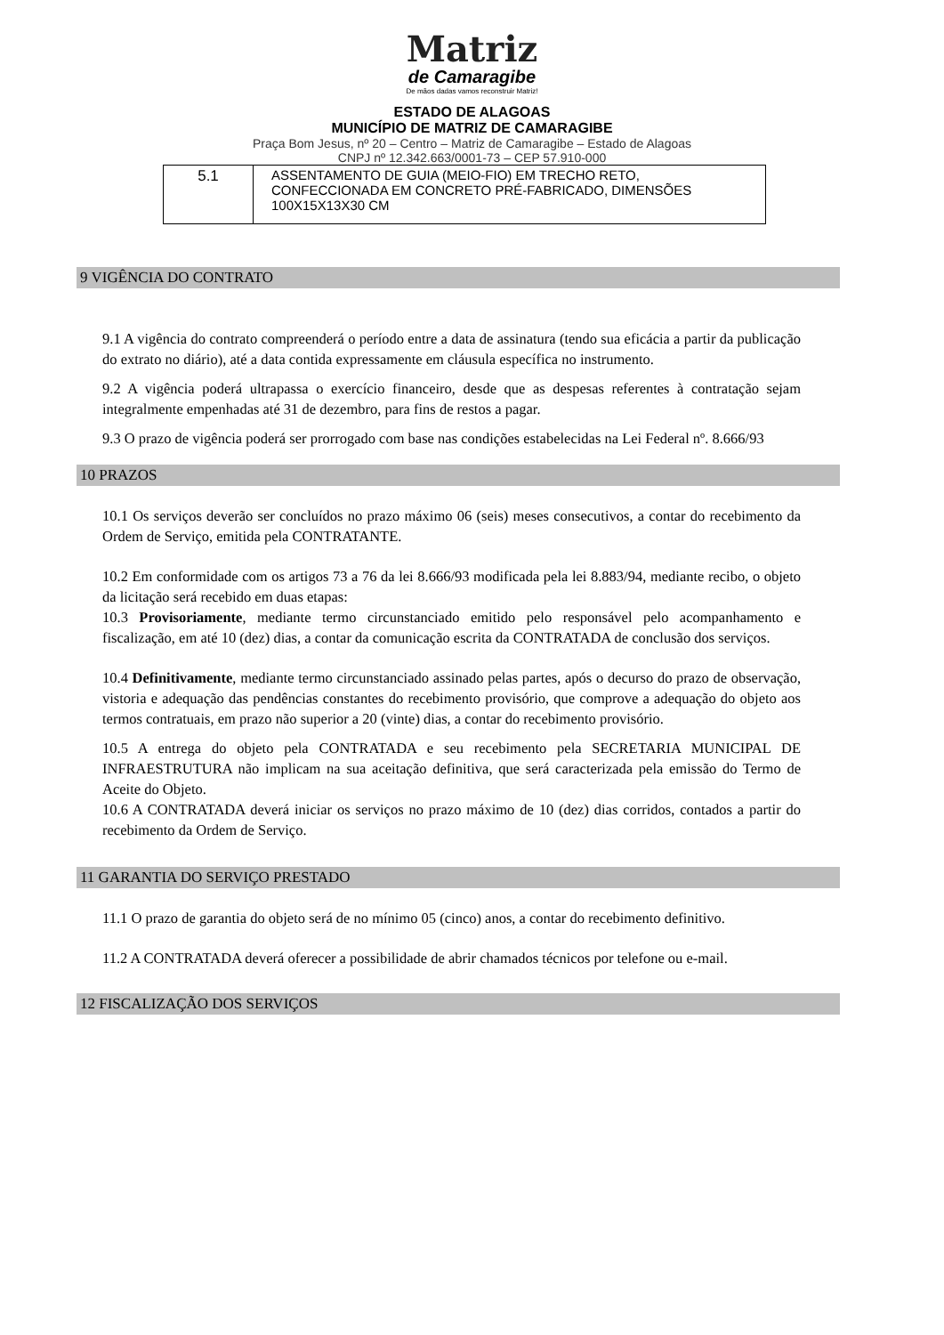Matriz
de Camaragibe
De mãos dadas vamos reconstruir Matriz!
ESTADO DE ALAGOAS
MUNICÍPIO DE MATRIZ DE CAMARAGIBE
Praça Bom Jesus, nº 20 – Centro – Matriz de Camaragibe – Estado de Alagoas
CNPJ nº 12.342.663/0001-73 – CEP 57.910-000
| 5.1 | ASSENTAMENTO DE GUIA (MEIO-FIO) EM TRECHO RETO, CONFECCIONADA EM CONCRETO PRÉ-FABRICADO, DIMENSÕES 100X15X13X30 CM |
9 VIGÊNCIA DO CONTRATO
9.1 A vigência do contrato compreenderá o período entre a data de assinatura (tendo sua eficácia a partir da publicação do extrato no diário), até a data contida expressamente em cláusula específica no instrumento.
9.2 A vigência poderá ultrapassa o exercício financeiro, desde que as despesas referentes à contratação sejam integralmente empenhadas até 31 de dezembro, para fins de restos a pagar.
9.3 O prazo de vigência poderá ser prorrogado com base nas condições estabelecidas na Lei Federal nº. 8.666/93
10 PRAZOS
10.1 Os serviços deverão ser concluídos no prazo máximo 06 (seis) meses consecutivos, a contar do recebimento da Ordem de Serviço, emitida pela CONTRATANTE.
10.2 Em conformidade com os artigos 73 a 76 da lei 8.666/93 modificada pela lei 8.883/94, mediante recibo, o objeto da licitação será recebido em duas etapas:
10.3 Provisoriamente, mediante termo circunstanciado emitido pelo responsável pelo acompanhamento e fiscalização, em até 10 (dez) dias, a contar da comunicação escrita da CONTRATADA de conclusão dos serviços.
10.4 Definitivamente, mediante termo circunstanciado assinado pelas partes, após o decurso do prazo de observação, vistoria e adequação das pendências constantes do recebimento provisório, que comprove a adequação do objeto aos termos contratuais, em prazo não superior a 20 (vinte) dias, a contar do recebimento provisório.
10.5 A entrega do objeto pela CONTRATADA e seu recebimento pela SECRETARIA MUNICIPAL DE INFRAESTRUTURA não implicam na sua aceitação definitiva, que será caracterizada pela emissão do Termo de Aceite do Objeto.
10.6 A CONTRATADA deverá iniciar os serviços no prazo máximo de 10 (dez) dias corridos, contados a partir do recebimento da Ordem de Serviço.
11 GARANTIA DO SERVIÇO PRESTADO
11.1 O prazo de garantia do objeto será de no mínimo 05 (cinco) anos, a contar do recebimento definitivo.
11.2 A CONTRATADA deverá oferecer a possibilidade de abrir chamados técnicos por telefone ou e-mail.
12 FISCALIZAÇÃO DOS SERVIÇOS